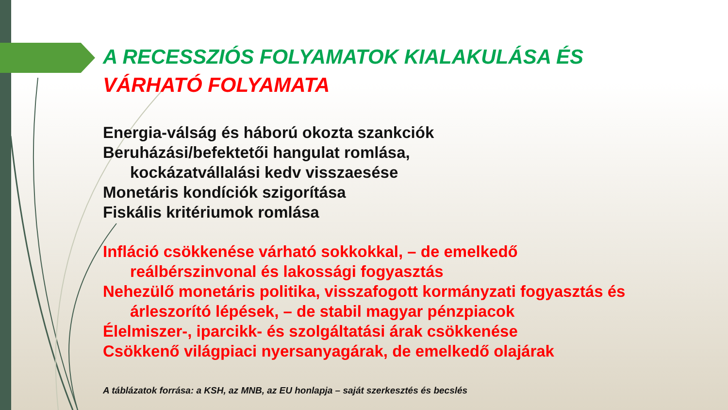A RECESSZIÓS FOLYAMATOK KIALAKULÁSA ÉS
VÁRHATÓ FOLYAMATA
Energia-válság és háború okozta szankciók
Beruházási/befektetői hangulat romlása,
kockázatvállalási kedv visszaesése
Monetáris kondíciók szigorítása
Fiskális kritériumok romlása
Infláció csökkenése várható sokkokkal, – de emelkedő
reálbérszinvonal és lakossági fogyasztás
Nehezülő monetáris politika, visszafogott kormányzati fogyasztás és
árleszorító lépések, – de stabil magyar pénzpiacok
Élelmiszer-, iparcikk- és szolgáltatási árak csökkenése
Csökkenő világpiaci nyersanyagárak, de emelkedő olajárak
A táblázatok forrása: a KSH, az MNB, az EU honlapja – saját szerkesztés és becslés